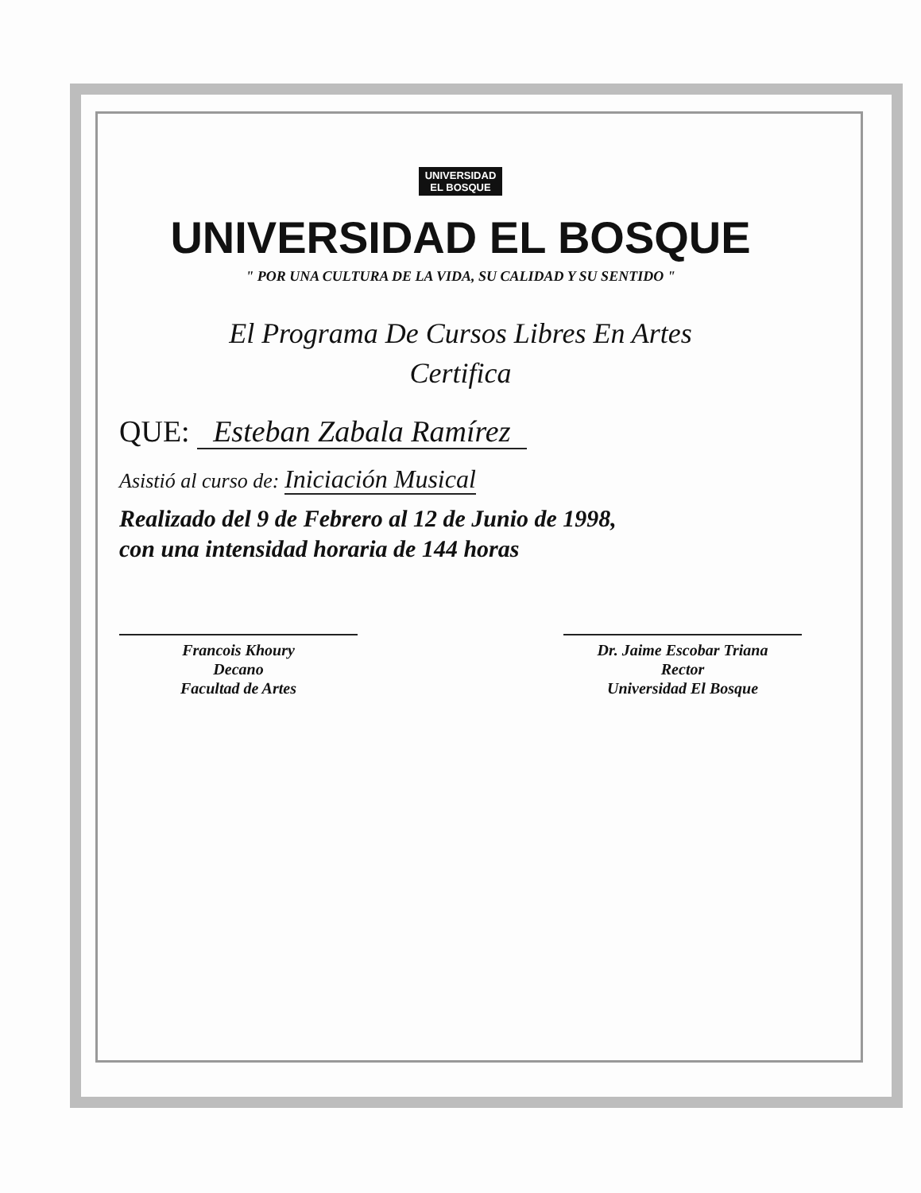UNIVERSIDAD
EL BOSQUE
UNIVERSIDAD EL BOSQUE
" POR UNA CULTURA DE LA VIDA, SU CALIDAD Y SU SENTIDO "
El Programa De Cursos Libres En Artes
Certifica
QUE: Esteban Zabala Ramírez
Asistió al curso de: Iniciación Musical
Realizado del 9 de Febrero al 12 de Junio de 1998,
con una intensidad horaria de 144 horas
Francois Khoury
Decano
Facultad de Artes
Dr. Jaime Escobar Triana
Rector
Universidad El Bosque